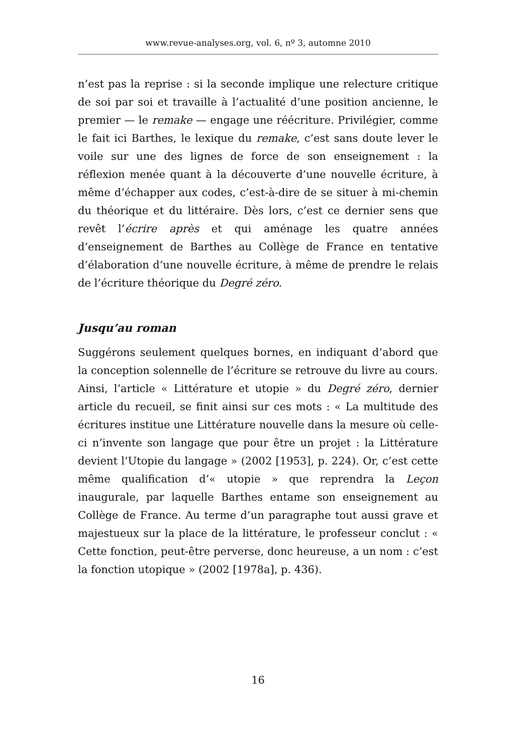www.revue-analyses.org, vol. 6, nº 3, automne 2010
n’est pas la reprise : si la seconde implique une relecture critique de soi par soi et travaille à l’actualité d’une position ancienne, le premier — le remake — engage une réécriture. Privilégier, comme le fait ici Barthes, le lexique du remake, c’est sans doute lever le voile sur une des lignes de force de son enseignement : la réflexion menée quant à la découverte d’une nouvelle écriture, à même d’échapper aux codes, c’est-à-dire de se situer à mi-chemin du théorique et du littéraire. Dès lors, c’est ce dernier sens que revêt l’écrire après et qui aménage les quatre années d’enseignement de Barthes au Collège de France en tentative d’élaboration d’une nouvelle écriture, à même de prendre le relais de l’écriture théorique du Degré zéro.
Jusqu’au roman
Suggérons seulement quelques bornes, en indiquant d’abord que la conception solennelle de l’écriture se retrouve du livre au cours. Ainsi, l’article « Littérature et utopie » du Degré zéro, dernier article du recueil, se finit ainsi sur ces mots : « La multitude des écritures institue une Littérature nouvelle dans la mesure où celle-ci n’invente son langage que pour être un projet : la Littérature devient l’Utopie du langage » (2002 [1953], p. 224). Or, c’est cette même qualification d’« utopie » que reprendra la Leçon inaugurale, par laquelle Barthes entame son enseignement au Collège de France. Au terme d’un paragraphe tout aussi grave et majestueux sur la place de la littérature, le professeur conclut : « Cette fonction, peut-être perverse, donc heureuse, a un nom : c’est la fonction utopique » (2002 [1978a], p. 436).
16